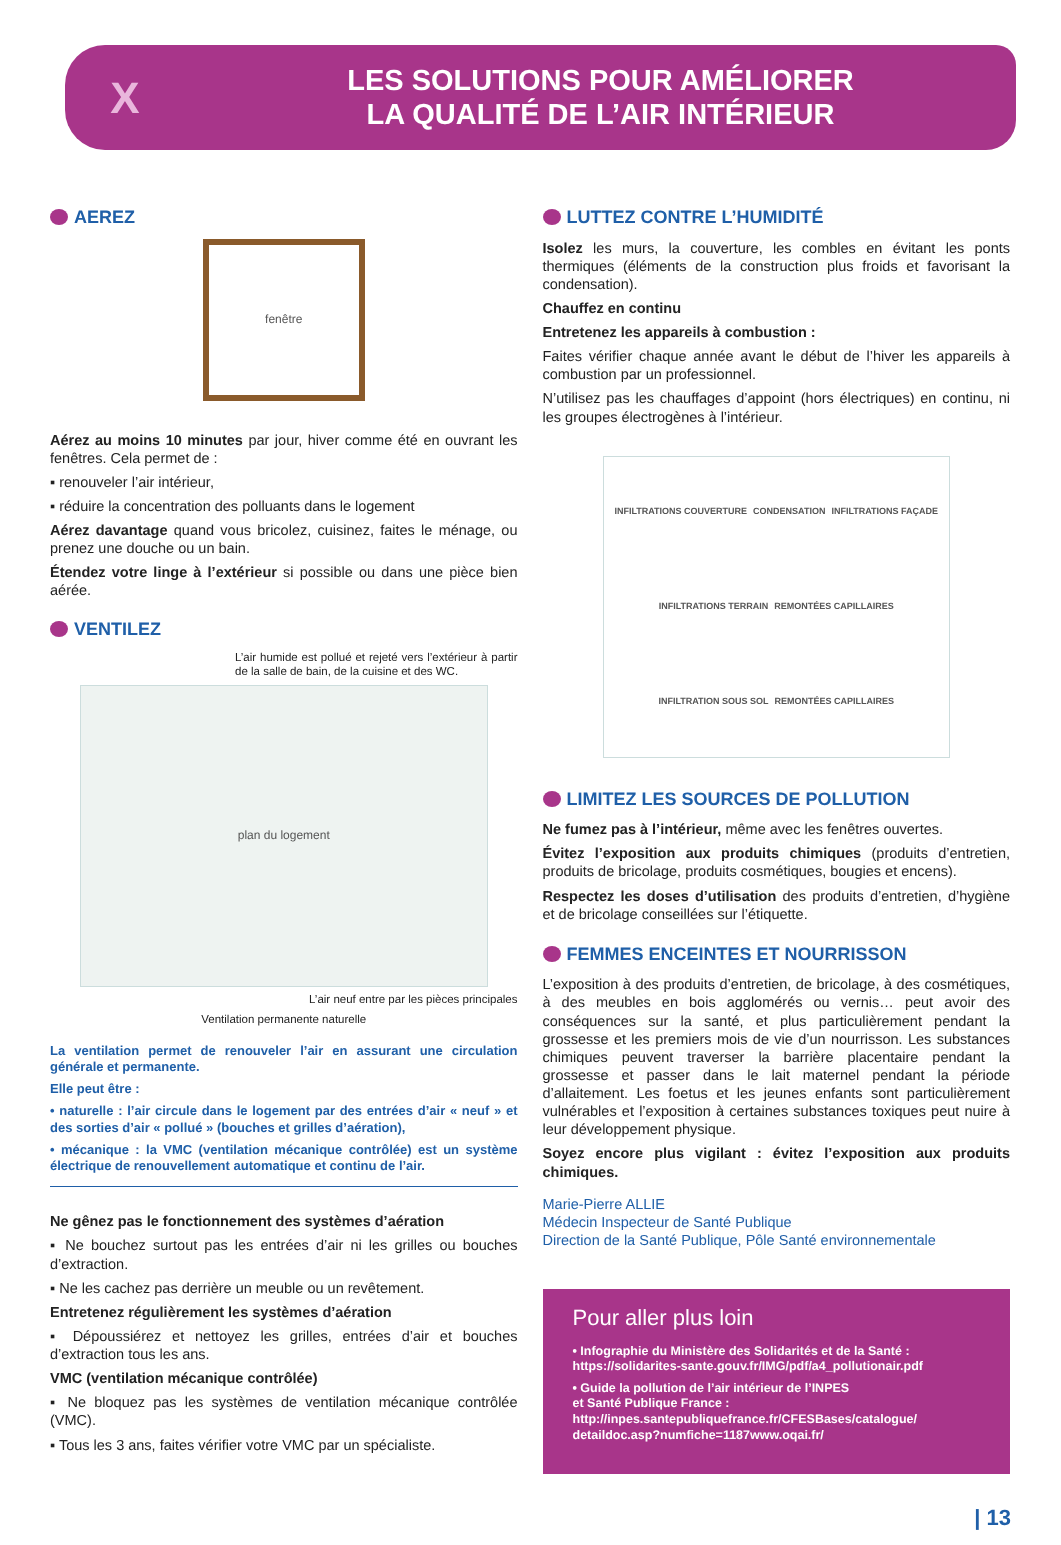X
LES SOLUTIONS POUR AMÉLIORER
LA QUALITÉ DE L’AIR INTÉRIEUR
AEREZ
fenêtre
Aérez au moins 10 minutes par jour, hiver comme été en ouvrant les fenêtres. Cela permet de :
▪ renouveler l’air intérieur,
▪ réduire la concentration des polluants dans le logement
Aérez davantage quand vous bricolez, cuisinez, faites le ménage, ou prenez une douche ou un bain.
Étendez votre linge à l’extérieur si possible ou dans une pièce bien aérée.
VENTILEZ
L’air humide est pollué et rejeté vers l’extérieur à partir de la salle de bain, de la cuisine et des WC.
plan du logement
L’air neuf entre par les pièces principales
Ventilation permanente naturelle
La ventilation permet de renouveler l’air en assurant une circulation générale et permanente.
Elle peut être :
• naturelle : l’air circule dans le logement par des entrées d’air « neuf » et des sorties d’air « pollué » (bouches et grilles d’aération),
• mécanique : la VMC (ventilation mécanique contrôlée) est un système électrique de renouvellement automatique et continu de l’air.
Ne gênez pas le fonctionnement des systèmes d’aération
▪ Ne bouchez surtout pas les entrées d’air ni les grilles ou bouches d’extraction.
▪ Ne les cachez pas derrière un meuble ou un revêtement.
Entretenez régulièrement les systèmes d’aération
▪ Dépoussiérez et nettoyez les grilles, entrées d’air et bouches d’extraction tous les ans.
VMC (ventilation mécanique contrôlée)
▪ Ne bloquez pas les systèmes de ventilation mécanique contrôlée (VMC).
▪ Tous les 3 ans, faites vérifier votre VMC par un spécialiste.
LUTTEZ CONTRE L’HUMIDITÉ
Isolez les murs, la couverture, les combles en évitant les ponts thermiques (éléments de la construction plus froids et favorisant la condensation).
Chauffez en continu
Entretenez les appareils à combustion :
Faites vérifier chaque année avant le début de l’hiver les appareils à combustion par un professionnel.
N’utilisez pas les chauffages d’appoint (hors électriques) en continu, ni les groupes électrogènes à l’intérieur.
INFILTRATIONS COUVERTURE CONDENSATION INFILTRATIONS FAÇADE INFILTRATIONS TERRAIN REMONTÉES CAPILLAIRES INFILTRATION SOUS SOL REMONTÉES CAPILLAIRES
LIMITEZ LES SOURCES DE POLLUTION
Ne fumez pas à l’intérieur, même avec les fenêtres ouvertes.
Évitez l’exposition aux produits chimiques (produits d’entretien, produits de bricolage, produits cosmétiques, bougies et encens).
Respectez les doses d’utilisation des produits d’entretien, d’hygiène et de bricolage conseillées sur l’étiquette.
FEMMES ENCEINTES ET NOURRISSON
L’exposition à des produits d’entretien, de bricolage, à des cosmétiques, à des meubles en bois agglomérés ou vernis… peut avoir des conséquences sur la santé, et plus particulièrement pendant la grossesse et les premiers mois de vie d’un nourrisson. Les substances chimiques peuvent traverser la barrière placentaire pendant la grossesse et passer dans le lait maternel pendant la période d’allaitement. Les foetus et les jeunes enfants sont particulièrement vulnérables et l’exposition à certaines substances toxiques peut nuire à leur développement physique.
Soyez encore plus vigilant : évitez l’exposition aux produits chimiques.
Marie-Pierre ALLIE
Médecin Inspecteur de Santé Publique
Direction de la Santé Publique, Pôle Santé environnementale
Pour aller plus loin
• Infographie du Ministère des Solidarités et de la Santé :
https://solidarites-sante.gouv.fr/IMG/pdf/a4_pollutionair.pdf
• Guide la pollution de l’air intérieur de l’INPES
et Santé Publique France :
http://inpes.santepubliquefrance.fr/CFESBases/catalogue/
detaildoc.asp?numfiche=1187www.oqai.fr/
| 13